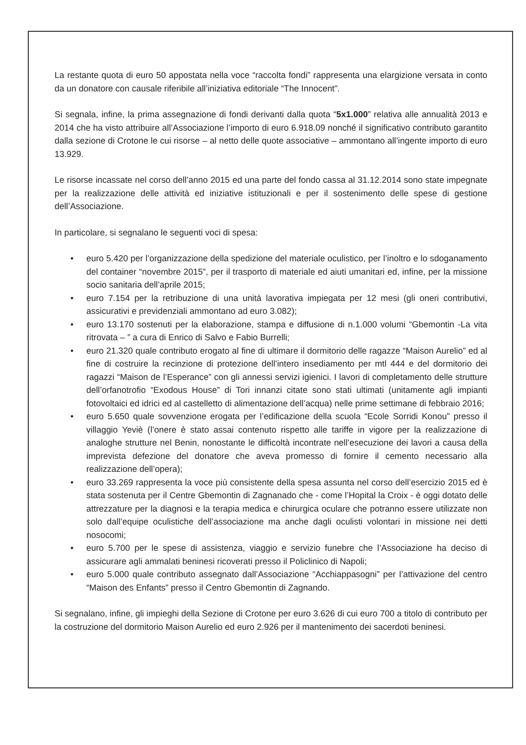La restante quota di euro 50 appostata nella voce “raccolta fondi” rappresenta una elargizione versata in conto da un donatore con causale riferibile all’iniziativa editoriale “The Innocent”.
Si segnala, infine, la prima assegnazione di fondi derivanti dalla quota “5x1.000” relativa alle annualità 2013 e 2014 che ha visto attribuire all’Associazione l’importo di euro 6.918.09 nonché il significativo contributo garantito dalla sezione di Crotone le cui risorse – al netto delle quote associative – ammontano all’ingente importo di euro 13.929.
Le risorse incassate nel corso dell’anno 2015 ed una parte del fondo cassa al 31.12.2014 sono state impegnate per la realizzazione delle attività ed iniziative istituzionali e per il sostenimento delle spese di gestione dell’Associazione.
In particolare, si segnalano le seguenti voci di spesa:
• euro 5.420 per l’organizzazione della spedizione del materiale oculistico, per l’inoltro e lo sdoganamento del container “novembre 2015”, per il trasporto di materiale ed aiuti umanitari ed, infine, per la missione socio sanitaria dell’aprile 2015;
• euro 7.154 per la retribuzione di una unità lavorativa impiegata per 12 mesi (gli oneri contributivi, assicurativi e previdenziali ammontano ad euro 3.082);
• euro 13.170 sostenuti per la elaborazione, stampa e diffusione di n.1.000 volumi “Gbemontin -La vita ritrovata – ” a cura di Enrico di Salvo e Fabio Burrelli;
• euro 21.320 quale contributo erogato al fine di ultimare il dormitorio delle ragazze “Maison Aurelio” ed al fine di costruire la recinzione di protezione dell’intero insediamento per mtl 444 e del dormitorio dei ragazzi “Maison de l’Esperance” con gli annessi servizi igienici. I lavori di completamento delle strutture dell’orfanotrofio “Exodous House” di Tori innanzi citate sono stati ultimati (unitamente agli impianti fotovoltaici ed idrici ed al castelletto di alimentazione dell’acqua) nelle prime settimane di febbraio 2016;
• euro 5.650 quale sovvenzione erogata per l’edificazione della scuola “Ecole Sorridi Konou” presso il villaggio Yeviè (l’onere è stato assai contenuto rispetto alle tariffe in vigore per la realizzazione di analoghe strutture nel Benin, nonostante le difficoltà incontrate nell’esecuzione dei lavori a causa della imprevista defezione del donatore che aveva promesso di fornire il cemento necessario alla realizzazione dell’opera);
• euro 33.269 rappresenta la voce più consistente della spesa assunta nel corso dell’esercizio 2015 ed è stata sostenuta per il Centre Gbemontin di Zagnanado che - come l’Hopital la Croix - è oggi dotato delle attrezzature per la diagnosi e la terapia medica e chirurgica oculare che potranno essere utilizzate non solo dall’equipe oculistiche dell’associazione ma anche dagli oculisti volontari in missione nei detti nosocomi;
• euro 5.700 per le spese di assistenza, viaggio e servizio funebre che l’Associazione ha deciso di assicurare agli ammalati beninesi ricoverati presso il Policlinico di Napoli;
• euro 5.000 quale contributo assegnato dall’Associazione “Acchiappasogni” per l’attivazione del centro “Maison des Enfants” presso il Centro Gbemontin di Zagnando.
Si segnalano, infine, gli impieghi della Sezione di Crotone per euro 3.626 di cui euro 700 a titolo di contributo per la costruzione del dormitorio Maison Aurelio ed euro 2.926 per il mantenimento dei sacerdoti beninesi.